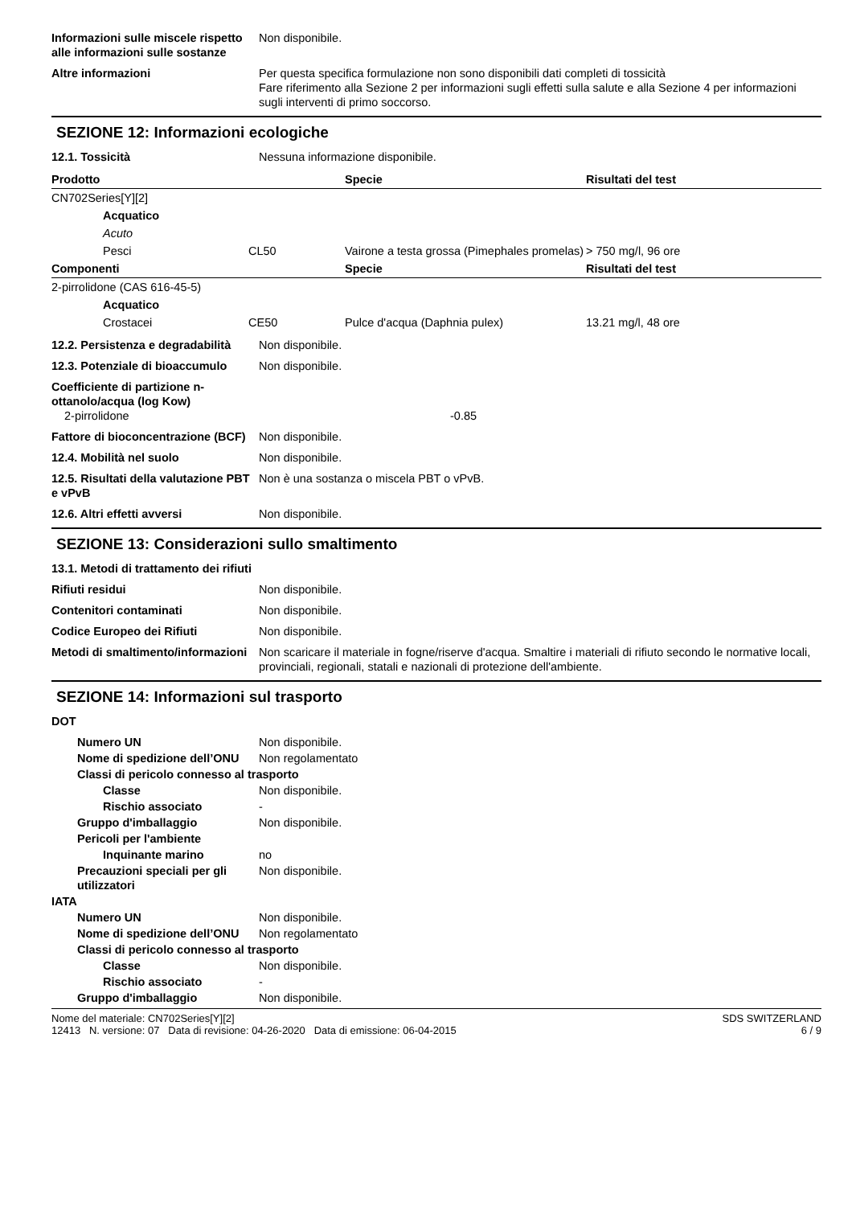Informazioni sulle miscele rispetto alle informazioni sulle sostanze
Non disponibile.
Altre informazioni Per questa specifica formulazione non sono disponibili dati completi di tossicità
Fare riferimento alla Sezione 2 per informazioni sugli effetti sulla salute e alla Sezione 4 per informazioni sugli interventi di primo soccorso.
SEZIONE 12: Informazioni ecologiche
12.1. Tossicità Nessuna informazione disponibile.
| Prodotto | | Specie | Risultati del test |
| --- | --- | --- | --- |
| CN702Series[Y][2] | | | |
| Acquatico | | | |
| Acuto | | | |
| Pesci | CL50 | Vairone a testa grossa (Pimephales promelas) | > 750 mg/l, 96 ore |
| Componenti | | Specie | Risultati del test |
| 2-pirrolidone (CAS 616-45-5) | | | |
| Acquatico | | | |
| Crostacei | CE50 | Pulce d'acqua (Daphnia pulex) | 13.21 mg/l, 48 ore |
12.2. Persistenza e degradabilità
Non disponibile.
12.3. Potenziale di bioaccumulo
Non disponibile.
Coefficiente di partizione n-ottanolo/acqua (log Kow)
2-pirrolidone -0.85
Fattore di bioconcentrazione (BCF)
Non disponibile.
12.4. Mobilità nel suolo Non disponibile.
12.5. Risultati della valutazione PBT e vPvB
Non è una sostanza o miscela PBT o vPvB.
12.6. Altri effetti avversi Non disponibile.
SEZIONE 13: Considerazioni sullo smaltimento
13.1. Metodi di trattamento dei rifiuti
Rifiuti residui Non disponibile.
Contenitori contaminati Non disponibile.
Codice Europeo dei Rifiuti Non disponibile.
Metodi di smaltimento/informazioni
Non scaricare il materiale in fogne/riserve d'acqua. Smaltire i materiali di rifiuto secondo le normative locali, provinciali, regionali, statali e nazionali di protezione dell'ambiente.
SEZIONE 14: Informazioni sul trasporto
DOT
Numero UN Non disponibile.
Nome di spedizione dell’ONU
Non regolamentato
Classi di pericolo connesso al trasporto
Classe Non disponibile.
Rischio associato -
Gruppo d'imballaggio Non disponibile.
Pericoli per l'ambiente
Inquinante marino no
Precauzioni speciali per gli utilizzatori
Non disponibile.
IATA
Numero UN Non disponibile.
Nome di spedizione dell’ONU
Non regolamentato
Classi di pericolo connesso al trasporto
Classe Non disponibile.
Rischio associato -
Gruppo d'imballaggio Non disponibile.
Nome del materiale: CN702Series[Y][2]
12413 N. versione: 07 Data di revisione: 04-26-2020 Data di emissione: 06-04-2015
SDS SWITZERLAND
6 / 9